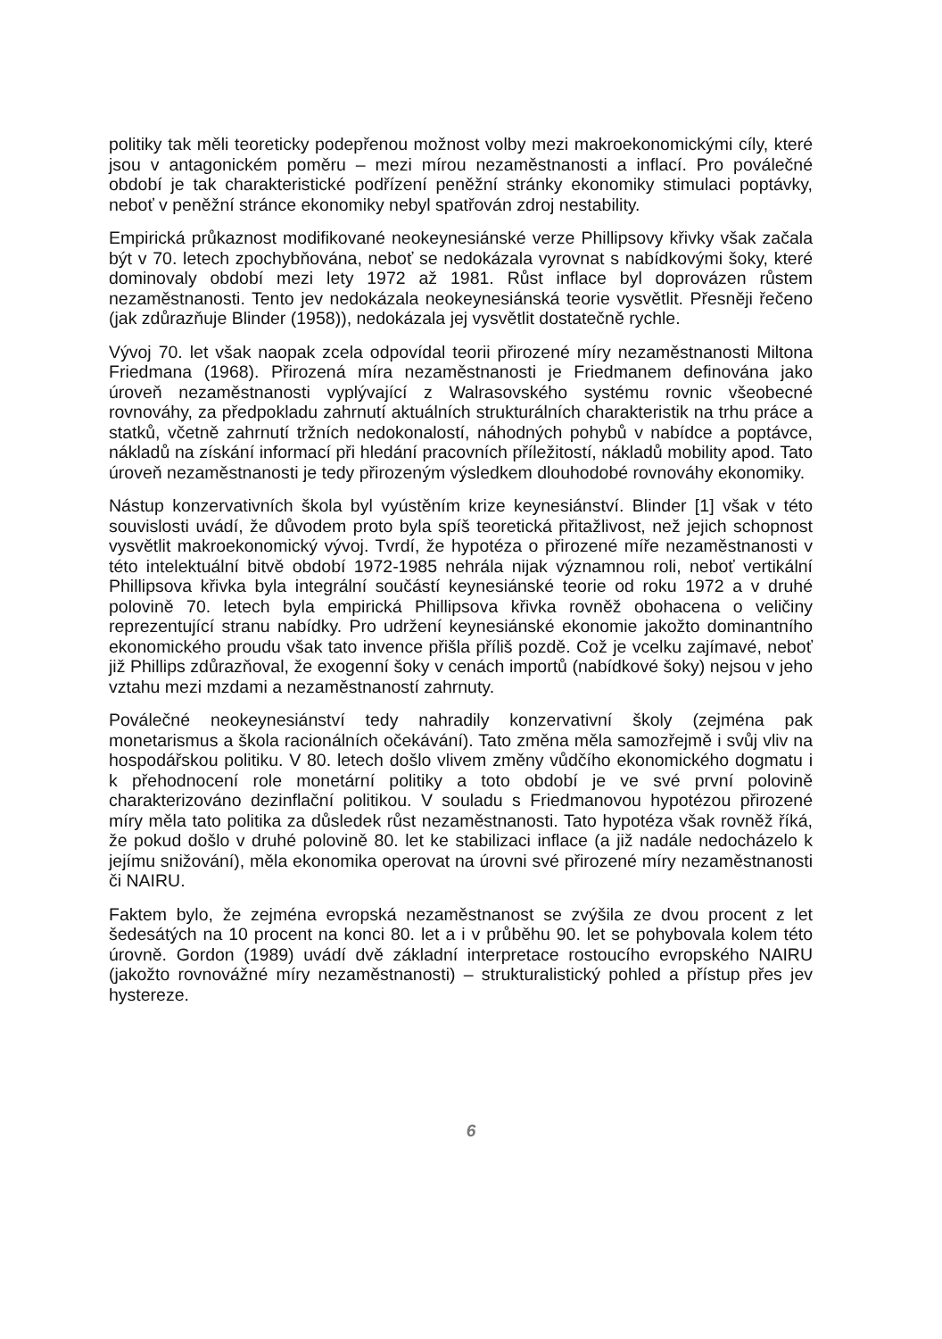politiky tak měli teoreticky podepřenou možnost volby mezi makroekonomickými cíly, které jsou v antagonickém poměru – mezi mírou nezaměstnanosti a inflací. Pro poválečné období je tak charakteristické podřízení peněžní stránky ekonomiky stimulaci poptávky, neboť v peněžní stránce ekonomiky nebyl spatřován zdroj nestability.
Empirická průkaznost modifikované neokeynesiánské verze Phillipsovy křivky však začala být v 70. letech zpochybňována, neboť se nedokázala vyrovnat s nabídkovými šoky, které dominovaly období mezi lety 1972 až 1981. Růst inflace byl doprovázen růstem nezaměstnanosti. Tento jev nedokázala neokeynesiánská teorie vysvětlit. Přesněji řečeno (jak zdůrazňuje Blinder (1958)), nedokázala jej vysvětlit dostatečně rychle.
Vývoj 70. let však naopak zcela odpovídal teorii přirozené míry nezaměstnanosti Miltona Friedmana (1968). Přirozená míra nezaměstnanosti je Friedmanem definována jako úroveň nezaměstnanosti vyplývající z Walrasovského systému rovnic všeobecné rovnováhy, za předpokladu zahrnutí aktuálních strukturálních charakteristik na trhu práce a statků, včetně zahrnutí tržních nedokonalostí, náhodných pohybů v nabídce a poptávce, nákladů na získání informací při hledání pracovních příležitostí, nákladů mobility apod. Tato úroveň nezaměstnanosti je tedy přirozeným výsledkem dlouhodobé rovnováhy ekonomiky.
Nástup konzervativních škola byl vyústěním krize keynesiánství. Blinder [1] však v této souvislosti uvádí, že důvodem proto byla spíš teoretická přitažlivost, než jejich schopnost vysvětlit makroekonomický vývoj. Tvrdí, že hypotéza o přirozené míře nezaměstnanosti v této intelektuální bitvě období 1972-1985 nehrála nijak významnou roli, neboť vertikální Phillipsova křivka byla integrální součástí keynesiánské teorie od roku 1972 a v druhé polovině 70. letech byla empirická Phillipsova křivka rovněž obohacena o veličiny reprezentující stranu nabídky. Pro udržení keynesiánské ekonomie jakožto dominantního ekonomického proudu však tato invence přišla příliš pozdě. Což je vcelku zajímavé, neboť již Phillips zdůrazňoval, že exogenní šoky v cenách importů (nabídkové šoky) nejsou v jeho vztahu mezi mzdami a nezaměstnaností zahrnuty.
Poválečné neokeynesiánství tedy nahradily konzervativní školy (zejména pak monetarismus a škola racionálních očekávání). Tato změna měla samozřejmě i svůj vliv na hospodářskou politiku. V 80. letech došlo vlivem změny vůdčího ekonomického dogmatu i k přehodnocení role monetární politiky a toto období je ve své první polovině charakterizováno dezinflační politikou. V souladu s Friedmanovou hypotézou přirozené míry měla tato politika za důsledek růst nezaměstnanosti. Tato hypotéza však rovněž říká, že pokud došlo v druhé polovině 80. let ke stabilizaci inflace (a již nadále nedocházelo k jejímu snižování), měla ekonomika operovat na úrovni své přirozené míry nezaměstnanosti či NAIRU.
Faktem bylo, že zejména evropská nezaměstnanost se zvýšila ze dvou procent z let šedesátých na 10 procent na konci 80. let a i v průběhu 90. let se pohybovala kolem této úrovně. Gordon (1989) uvádí dvě základní interpretace rostoucího evropského NAIRU (jakožto rovnovážné míry nezaměstnanosti) – strukturalistický pohled a přístup přes jev hystereze.
6